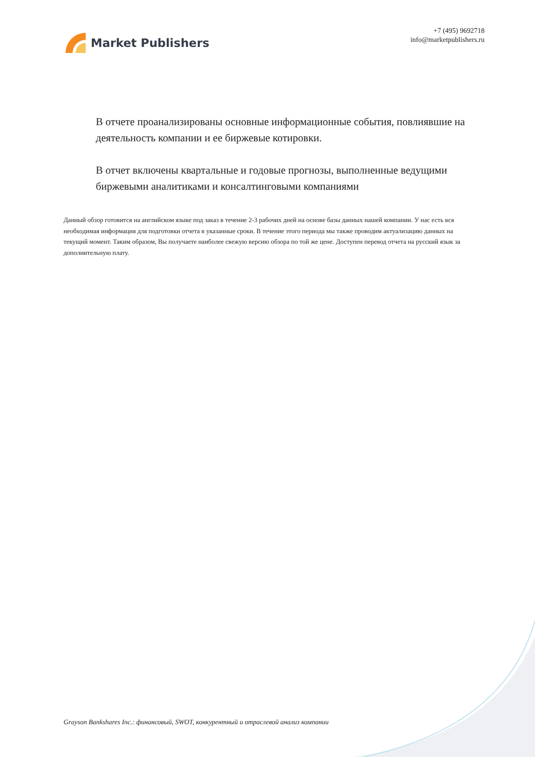Market Publishers
+7 (495) 9692718
info@marketpublishers.ru
В отчете проанализированы основные информационные события, повлиявшие на деятельность компании и ее биржевые котировки.
В отчет включены квартальные и годовые прогнозы, выполненные ведущими биржевыми аналитиками и консалтинговыми компаниями
Данный обзор готовится на английском языке под заказ в течение 2-3 рабочих дней на основе базы данных нашей компании. У нас есть вся необходимая информация для подготовки отчета в указанные сроки. В течение этого периода мы также проводим актуализацию данных на текущий момент. Таким образом, Вы получаете наиболее свежую версию обзора по той же цене. Доступен перевод отчета на русский язык за дополнительную плату.
Grayson Bankshares Inc.: финансовый, SWOT, конкурентный и отраслевой анализ компании